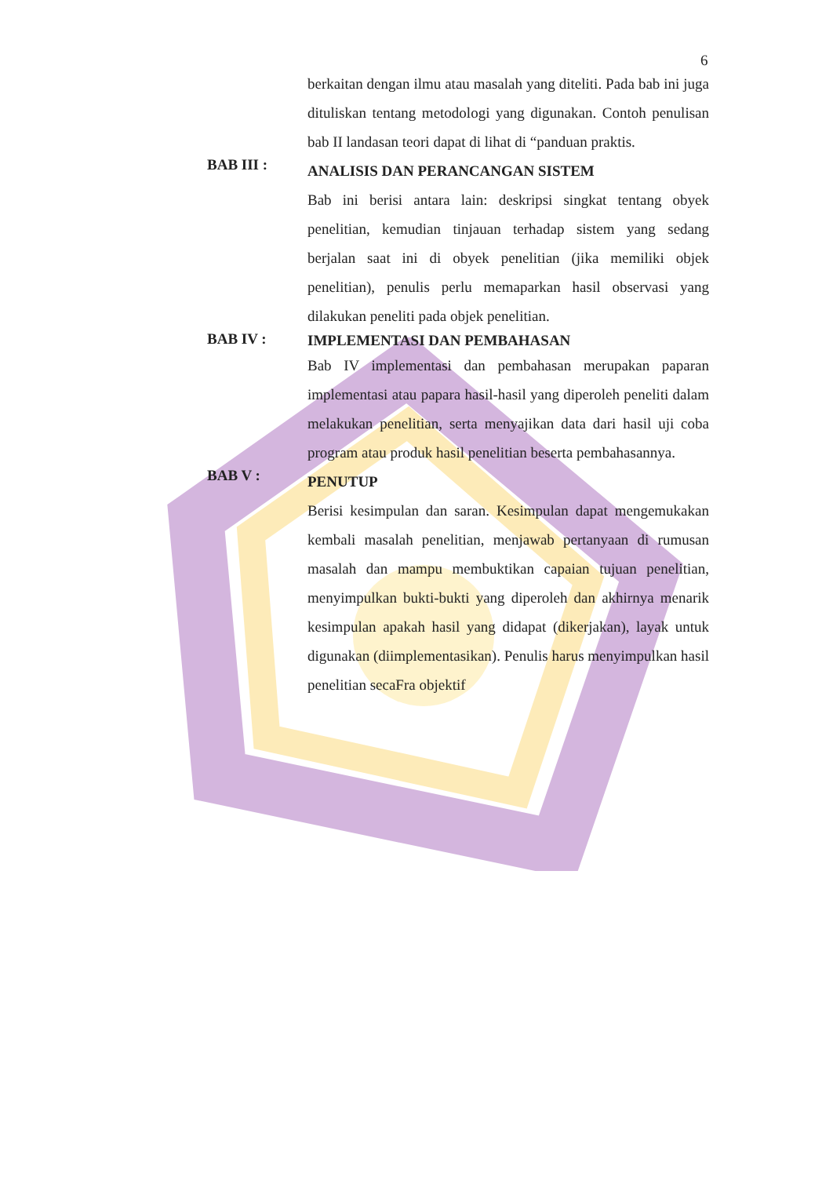6
berkaitan dengan ilmu atau masalah yang diteliti. Pada bab ini juga dituliskan tentang metodologi yang digunakan. Contoh penulisan bab II landasan teori dapat di lihat di “panduan praktis.
BAB III :
ANALISIS DAN PERANCANGAN SISTEM
Bab ini berisi antara lain: deskripsi singkat tentang obyek penelitian, kemudian tinjauan terhadap sistem yang sedang berjalan saat ini di obyek penelitian (jika memiliki objek penelitian), penulis perlu memaparkan hasil observasi yang dilakukan peneliti pada objek penelitian.
BAB IV :
IMPLEMENTASI DAN PEMBAHASAN
Bab IV implementasi dan pembahasan merupakan paparan implementasi atau papara hasil-hasil yang diperoleh peneliti dalam melakukan penelitian, serta menyajikan data dari hasil uji coba program atau produk hasil penelitian beserta pembahasannya.
BAB V :
PENUTUP
Berisi kesimpulan dan saran. Kesimpulan dapat mengemukakan kembali masalah penelitian, menjawab pertanyaan di rumusan masalah dan mampu membuktikan capaian tujuan penelitian, menyimpulkan bukti-bukti yang diperoleh dan akhirnya menarik kesimpulan apakah hasil yang didapat (dikerjakan), layak untuk digunakan (diimplementasikan). Penulis harus menyimpulkan hasil penelitian secaFra objektif